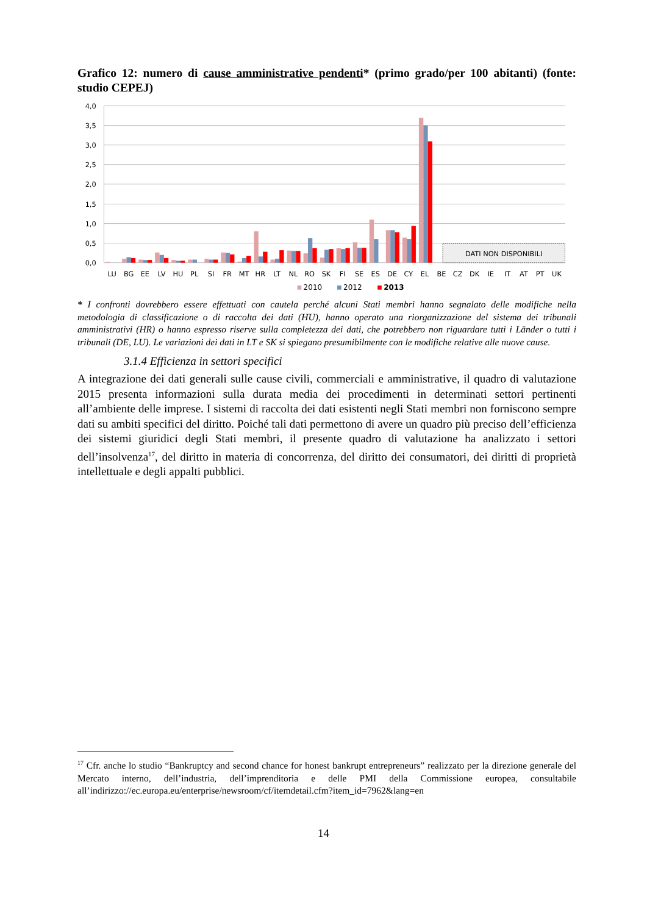Grafico 12: numero di cause amministrative pendenti* (primo grado/per 100 abitanti) (fonte: studio CEPEJ)
4,0
3,5
3,0
2,5
2,0
1,5
1,0
0,5
0,0
DATI NON DISPONIBILI
LU
BG
EE
LV
HU
PL
SI
FR
MT
HR
LT
NL
RO
SK
FI
SE
ES
DE
CY
EL
BE
CZ
DK
IE
IT
AT
PT
UK
2010
2012
2013
* I confronti dovrebbero essere effettuati con cautela perché alcuni Stati membri hanno segnalato delle modifiche nella metodologia di classificazione o di raccolta dei dati (HU), hanno operato una riorganizzazione del sistema dei tribunali amministrativi (HR) o hanno espresso riserve sulla completezza dei dati, che potrebbero non riguardare tutti i Länder o tutti i tribunali (DE, LU). Le variazioni dei dati in LT e SK si spiegano presumibilmente con le modifiche relative alle nuove cause.
3.1.4 Efficienza in settori specifici
A integrazione dei dati generali sulle cause civili, commerciali e amministrative, il quadro di valutazione 2015 presenta informazioni sulla durata media dei procedimenti in determinati settori pertinenti all’ambiente delle imprese. I sistemi di raccolta dei dati esistenti negli Stati membri non forniscono sempre dati su ambiti specifici del diritto. Poiché tali dati permettono di avere un quadro più preciso dell’efficienza dei sistemi giuridici degli Stati membri, il presente quadro di valutazione ha analizzato i settori dell’insolvenza<sup>17</sup>, del diritto in materia di concorrenza, del diritto dei consumatori, dei diritti di proprietà intellettuale e degli appalti pubblici.
<sup>17</sup> Cfr. anche lo studio “Bankruptcy and second chance for honest bankrupt entrepreneurs” realizzato per la direzione generale del Mercato interno, dell’industria, dell’imprenditoria e delle PMI della Commissione europea, consultabile all’indirizzo://ec.europa.eu/enterprise/newsroom/cf/itemdetail.cfm?item_id=7962&lang=en
14